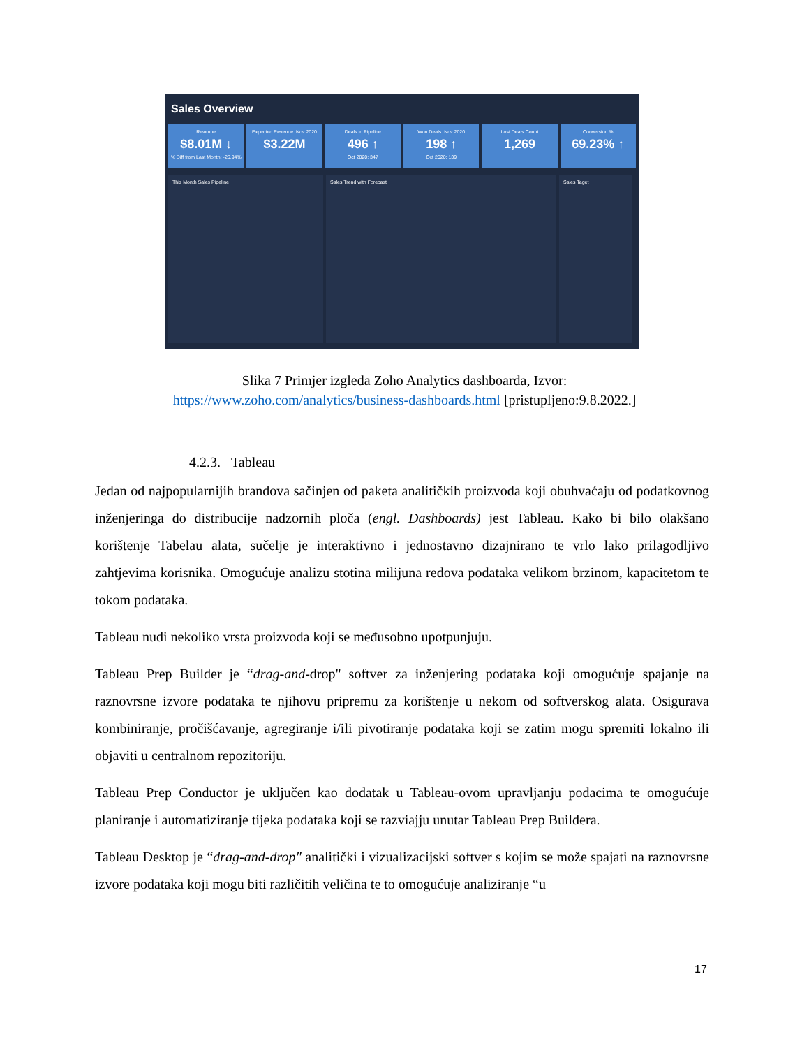Sales Overview
Revenue
$8.01M ↓% Diff from Last Month: -26.94%
Expected Revenue: Nov 2020
$3.22M
Deals in Pipeline
496 ↑
Oct 2020: 347
Won Deals: Nov 2020
198 ↑
Oct 2020: 139
Lost Deals Count
1,269
Conversion %
69.23% ↑
This Month Sales Pipeline Sales Trend with Forecast Sales Taget
Slika 7 Primjer izgleda Zoho Analytics dashboarda, Izvor:
https://www.zoho.com/analytics/business-dashboards.html [pristupljeno:9.8.2022.]
4.2.3. Tableau
Jedan od najpopularnijih brandova sačinjen od paketa analitičkih proizvoda koji obuhvaćaju od podatkovnog inženjeringa do distribucije nadzornih ploča (engl. Dashboards) jest Tableau. Kako bi bilo olakšano korištenje Tabelau alata, sučelje je interaktivno i jednostavno dizajnirano te vrlo lako prilagodljivo zahtjevima korisnika. Omogućuje analizu stotina milijuna redova podataka velikom brzinom, kapacitetom te tokom podataka.
Tableau nudi nekoliko vrsta proizvoda koji se međusobno upotpunjuju.
Tableau Prep Builder je “drag-and-drop" softver za inženjering podataka koji omogućuje spajanje na raznovrsne izvore podataka te njihovu pripremu za korištenje u nekom od softverskog alata. Osigurava kombiniranje, pročišćavanje, agregiranje i/ili pivotiranje podataka koji se zatim mogu spremiti lokalno ili objaviti u centralnom repozitoriju.
Tableau Prep Conductor je uključen kao dodatak u Tableau-ovom upravljanju podacima te omogućuje planiranje i automatiziranje tijeka podataka koji se razviajju unutar Tableau Prep Buildera.
Tableau Desktop je “drag-and-drop" analitički i vizualizacijski softver s kojim se može spajati na raznovrsne izvore podataka koji mogu biti različitih veličina te to omogućuje analiziranje “u
17